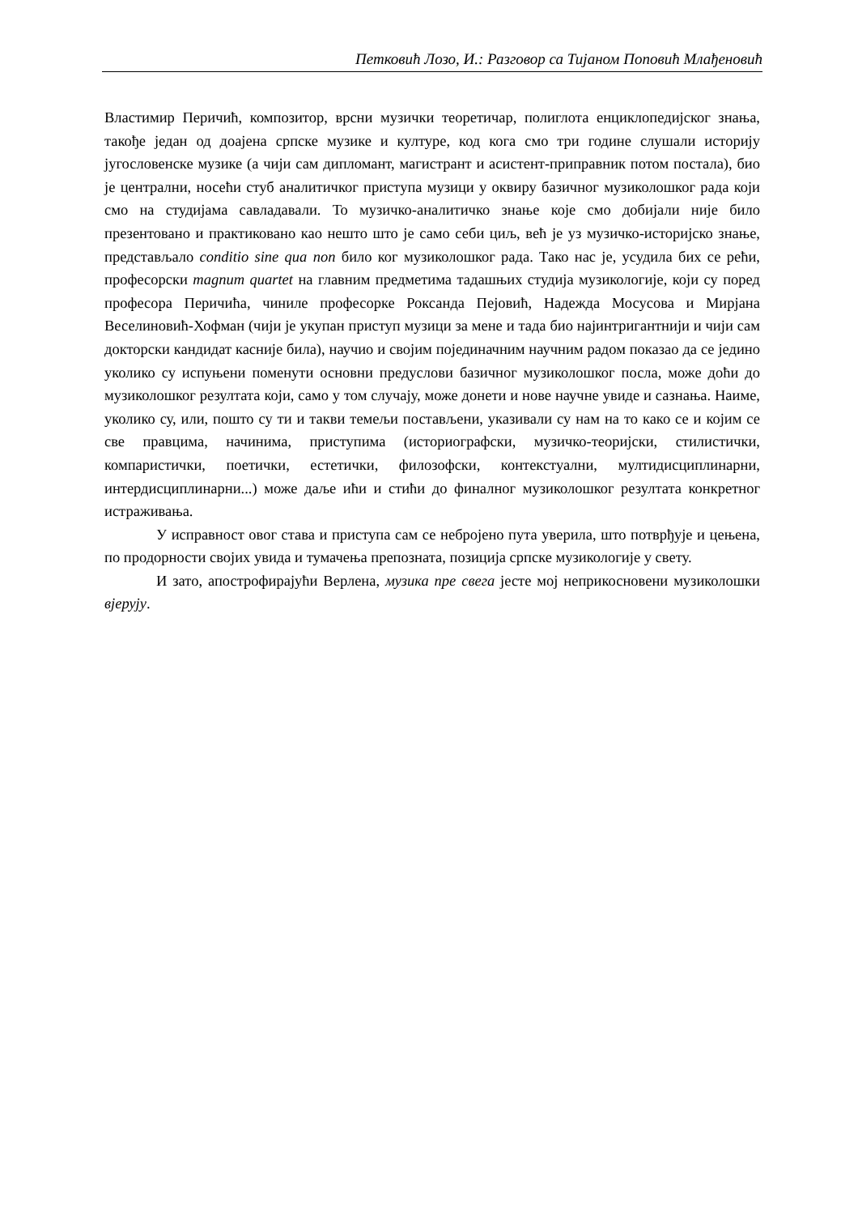Петковић Лозо, И.: Разговор са Тијаном Поповић Млађеновић
Властимир Перичић, композитор, врсни музички теоретичар, полиглота енциклопедијског знања, такође један од доајена српске музике и културе, код кога смо три године слушали историју југословенске музике (а чији сам дипломант, магистрант и асистент-приправник потом постала), био је централни, носећи стуб аналитичког приступа музици у оквиру базичног музиколошког рада који смо на студијама савладавали. То музичко-аналитичко знање које смо добијали није било презентовано и практиковано као нешто што је само себи циљ, већ је уз музичко-историјско знање, представљало conditio sine qua non било ког музиколошког рада. Тако нас је, усудила бих се рећи, професорски magnum quartet на главним предметима тадашњих студија музикологије, који су поред професора Перичића, чиниле професорке Роксанда Пејовић, Надежда Мосусова и Мирјана Веселиновић-Хофман (чији је укупан приступ музици за мене и тада био најинтригантнији и чији сам докторски кандидат касније била), научио и својим појединачним научним радом показао да се једино уколико су испуњени поменути основни предуслови базичног музиколошког посла, може доћи до музиколошког резултата који, само у том случају, може донети и нове научне увиде и сазнања. Наиме, уколико су, или, пошто су ти и такви темељи постављени, указивали су нам на то како се и којим се све правцима, начинима, приступима (историографски, музичко-теоријски, стилистички, компаристички, поетички, естетички, филозофски, контекстуални, мултидисциплинарни, интердисциплинарни...) може даље ићи и стићи до финалног музиколошког резултата конкретног истраживања.
У исправност овог става и приступа сам се небројено пута уверила, што потврђује и цењена, по продорности својих увида и тумачења препозната, позиција српске музикологије у свету.
И зато, апострофирајући Верлена, музика пре свега јесте мој неприкосновени музиколошки вјерују.